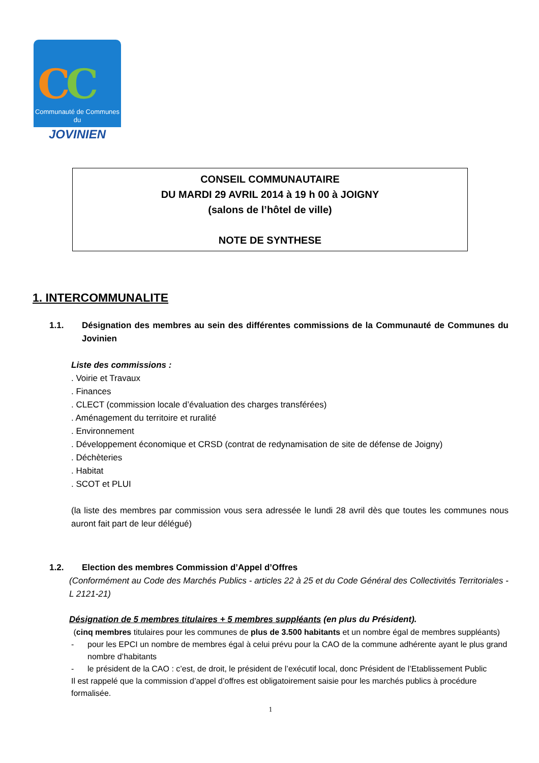CC
Communauté de Communes
du
JOVINIEN
CONSEIL COMMUNAUTAIRE
DU MARDI 29 AVRIL 2014 à 19 h 00 à JOIGNY
(salons de l’hôtel de ville)
NOTE DE SYNTHESE
1. INTERCOMMUNALITE
1.1. Désignation des membres au sein des différentes commissions de la Communauté de Communes du Jovinien
Liste des commissions :
. Voirie et Travaux
. Finances
. CLECT (commission locale d’évaluation des charges transférées)
. Aménagement du territoire et ruralité
. Environnement
. Développement économique et CRSD (contrat de redynamisation de site de défense de Joigny)
. Déchèteries
. Habitat
. SCOT et PLUI
(la liste des membres par commission vous sera adressée le lundi 28 avril dès que toutes les communes nous auront fait part de leur délégué)
1.2. Election des membres Commission d’Appel d’Offres
(Conformément au Code des Marchés Publics - articles 22 à 25 et du Code Général des Collectivités Territoriales - L 2121-21)
Désignation de 5 membres titulaires + 5 membres suppléants (en plus du Président).
(cinq membres titulaires pour les communes de plus de 3.500 habitants et un nombre égal de membres suppléants)
- pour les EPCI un nombre de membres égal à celui prévu pour la CAO de la commune adhérente ayant le plus grand nombre d’habitants
- le président de la CAO : c’est, de droit, le président de l’exécutif local, donc Président de l’Etablissement Public
Il est rappelé que la commission d’appel d’offres est obligatoirement saisie pour les marchés publics à procédure formalisée.
1